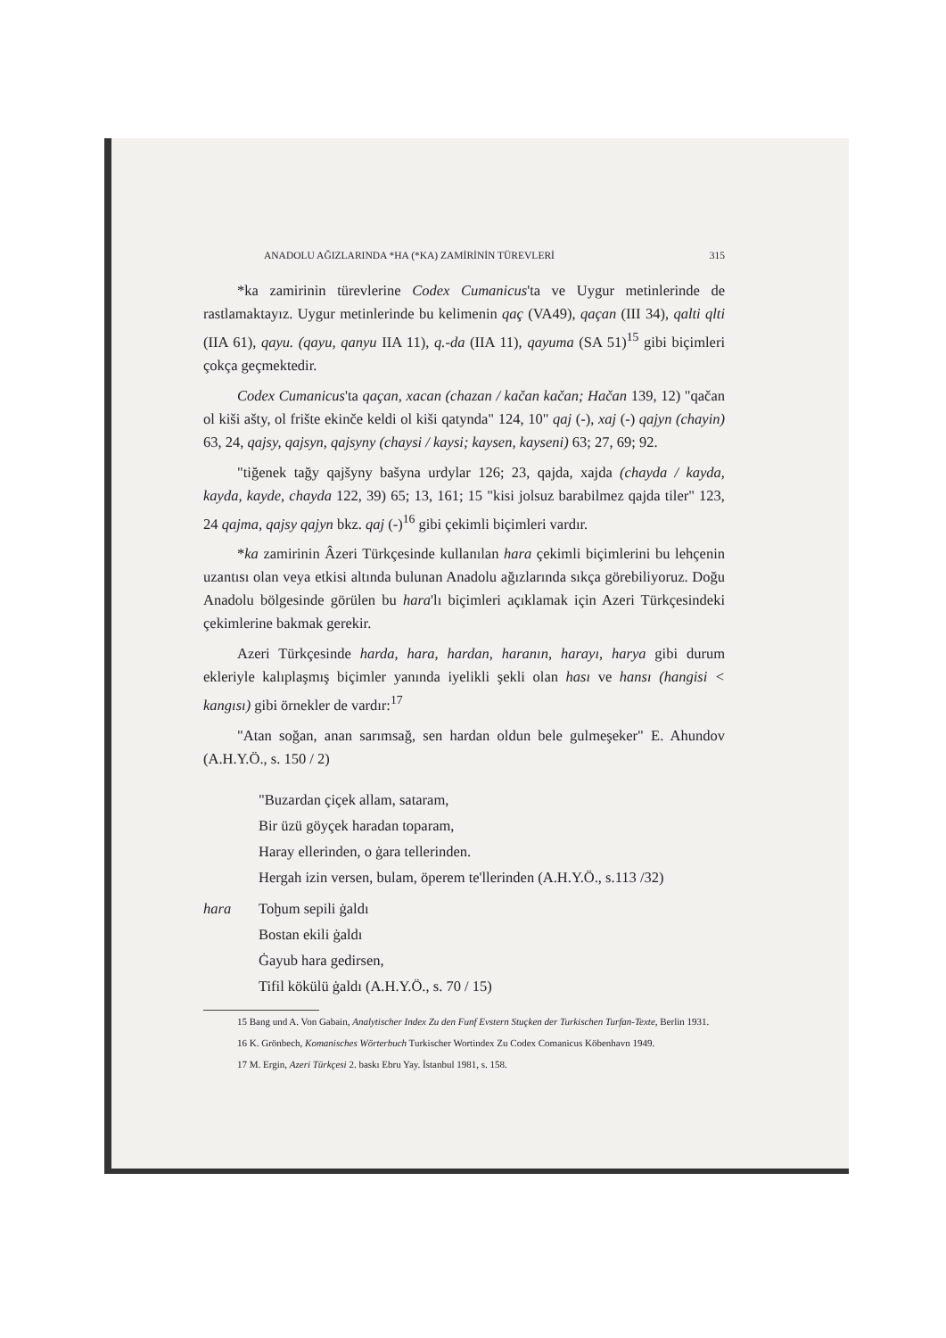ANADOLU AĞIZLARINDA *HA (*KA) ZAMİRİNİN TÜREVLERİ 315
*ka zamirinin türevlerine Codex Cumanicus'ta ve Uygur metinlerinde de rastlamaktayız. Uygur metinlerinde bu kelimenin qaç (VA49), qaçan (III 34), qalti qlti (IIA 61), qayu. (qayu, qanyu IIA 11), q.-da (IIA 11), qayuma (SA 51)<sup>15</sup> gibi biçimleri çokça geçmektedir.
Codex Cumanicus'ta qaçan, xacan (chazan / kačan kačan; Hačan 139, 12) "qačan ol kiši ašty, ol frište ekinče keldi ol kiši qatynda" 124, 10" qaj (-), xaj (-) qajyn (chayin) 63, 24, qajsy, qajsyn, qajsyny (chaysi / kaysi; kaysen, kayseni) 63; 27, 69; 92.
"tiğenek tağy qajšyny bašyna urdylar 126; 23, qajda, xajda (chayda / kayda, kayda, kayde, chayda 122, 39) 65; 13, 161; 15 "kisi jolsuz barabilmez qajda tiler" 123, 24 qajma, qajsy qajyn bkz. qaj (-)<sup>16</sup> gibi çekimli biçimleri vardır.
*ka zamirinin Âzeri Türkçesinde kullanılan hara çekimli biçimlerini bu lehçenin uzantısı olan veya etkisi altında bulunan Anadolu ağızlarında sıkça görebiliyoruz. Doğu Anadolu bölgesinde görülen bu hara'lı biçimleri açıklamak için Azeri Türkçesindeki çekimlerine bakmak gerekir.
Azeri Türkçesinde harda, hara, hardan, haranın, harayı, harya gibi durum ekleriyle kalıplaşmış biçimler yanında iyelikli şekli olan hası ve hansı (hangisi < kangısı) gibi örnekler de vardır:<sup>17</sup>
"Atan soğan, anan sarımsağ, sen hardan oldun bele gulmeşeker" E. Ahundov (A.H.Y.Ö., s. 150 / 2)
"Buzardan çiçek allam, sataram,
Bir üzü göyçek haradan toparam,
Haray ellerinden, o ġara tellerinden.
Hergah izin versen, bulam, öperem te'llerinden (A.H.Y.Ö., s.113 /32)
hara Toḫum sepili ġaldı
Bostan ekili ġaldı
Ġayub hara gedirsen,
Tifil kökülü ġaldı (A.H.Y.Ö., s. 70 / 15)
15 Bang und A. Von Gabain, Analytischer Index Zu den Funf Evstern Stuçken der Turkischen Turfan-Texte, Berlin 1931.
16 K. Grönbech, Komanisches Wörterbuch Turkischer Wortindex Zu Codex Comanicus Köbenhavn 1949.
17 M. Ergin, Azeri Türkçesi 2. baskı Ebru Yay. İstanbul 1981, s. 158.